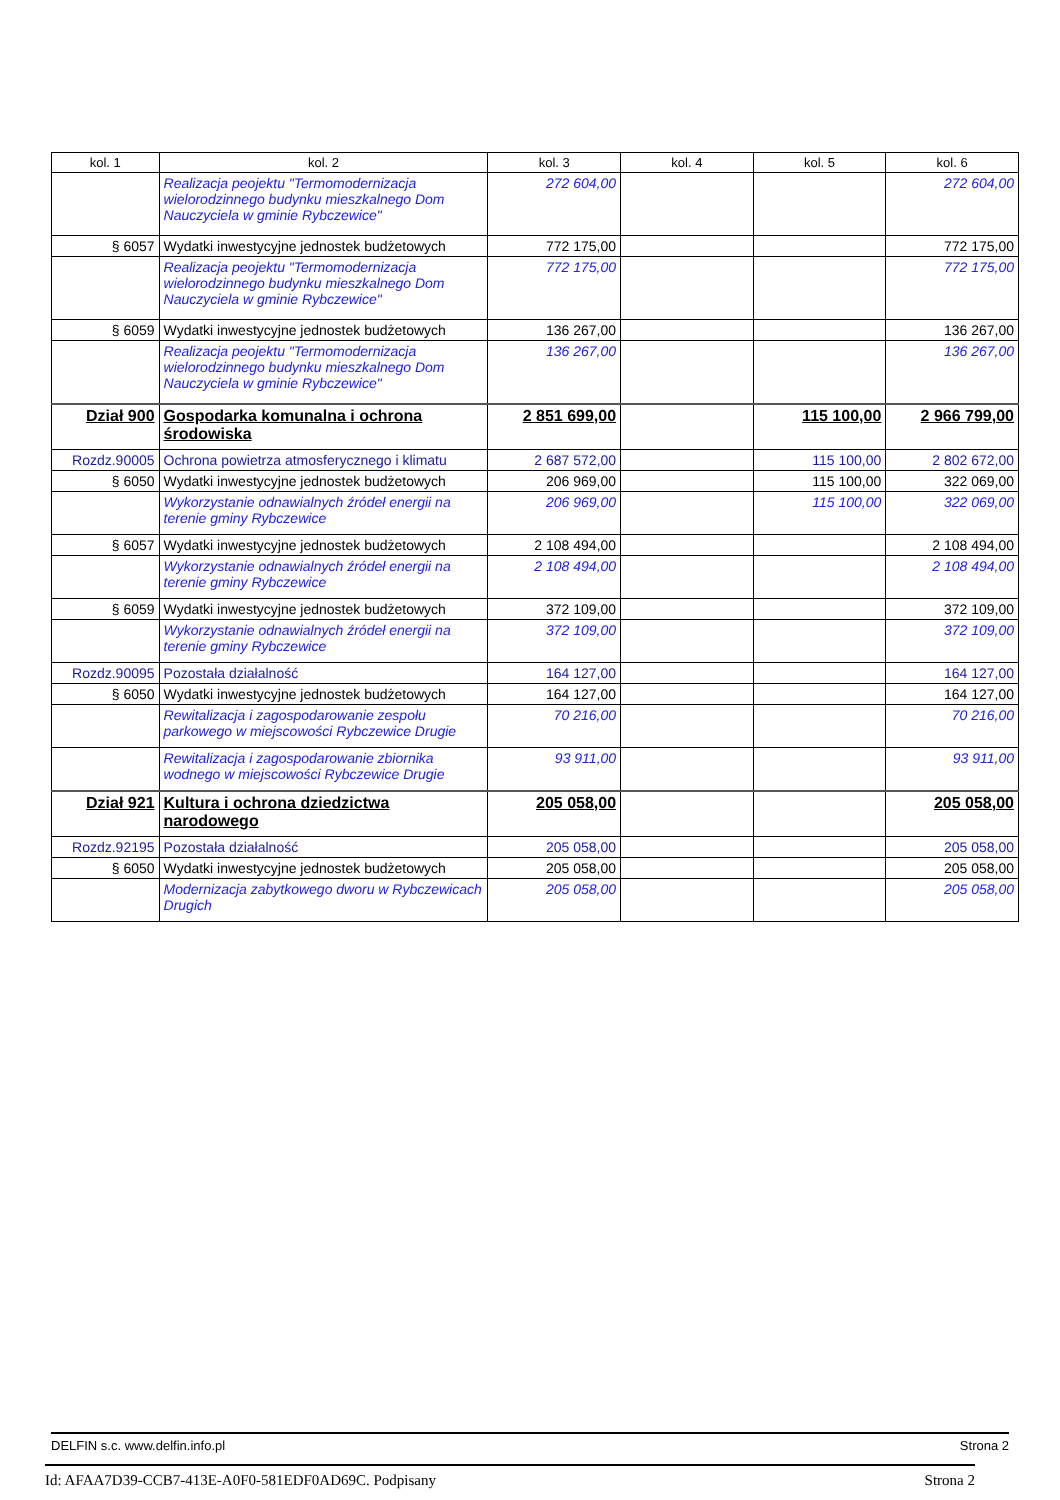| kol. 1 | kol. 2 | kol. 3 | kol. 4 | kol. 5 | kol. 6 |
| --- | --- | --- | --- | --- | --- |
| | Realizacja peojektu "Termomodernizacja wielorodzinnego budynku mieszkalnego Dom Nauczyciela w gminie Rybczewice" | 272 604,00 | | | 272 604,00 |
| § 6057 | Wydatki inwestycyjne jednostek budżetowych | 772 175,00 | | | 772 175,00 |
| | Realizacja peojektu "Termomodernizacja wielorodzinnego budynku mieszkalnego Dom Nauczyciela w gminie Rybczewice" | 772 175,00 | | | 772 175,00 |
| § 6059 | Wydatki inwestycyjne jednostek budżetowych | 136 267,00 | | | 136 267,00 |
| | Realizacja peojektu "Termomodernizacja wielorodzinnego budynku mieszkalnego Dom Nauczyciela w gminie Rybczewice" | 136 267,00 | | | 136 267,00 |
| Dział 900 | Gospodarka komunalna i ochrona środowiska | 2 851 699,00 | | 115 100,00 | 2 966 799,00 |
| Rozdz.90005 | Ochrona powietrza atmosferycznego i klimatu | 2 687 572,00 | | 115 100,00 | 2 802 672,00 |
| § 6050 | Wydatki inwestycyjne jednostek budżetowych | 206 969,00 | | 115 100,00 | 322 069,00 |
| | Wykorzystanie odnawialnych źródeł energii na terenie gminy Rybczewice | 206 969,00 | | 115 100,00 | 322 069,00 |
| § 6057 | Wydatki inwestycyjne jednostek budżetowych | 2 108 494,00 | | | 2 108 494,00 |
| | Wykorzystanie odnawialnych źródeł energii na terenie gminy Rybczewice | 2 108 494,00 | | | 2 108 494,00 |
| § 6059 | Wydatki inwestycyjne jednostek budżetowych | 372 109,00 | | | 372 109,00 |
| | Wykorzystanie odnawialnych źródeł energii na terenie gminy Rybczewice | 372 109,00 | | | 372 109,00 |
| Rozdz.90095 | Pozostała działalność | 164 127,00 | | | 164 127,00 |
| § 6050 | Wydatki inwestycyjne jednostek budżetowych | 164 127,00 | | | 164 127,00 |
| | Rewitalizacja i zagospodarowanie zespołu parkowego w miejscowości Rybczewice Drugie | 70 216,00 | | | 70 216,00 |
| | Rewitalizacja i zagospodarowanie zbiornika wodnego w miejscowości Rybczewice Drugie | 93 911,00 | | | 93 911,00 |
| Dział 921 | Kultura i ochrona dziedzictwa narodowego | 205 058,00 | | | 205 058,00 |
| Rozdz.92195 | Pozostała działalność | 205 058,00 | | | 205 058,00 |
| § 6050 | Wydatki inwestycyjne jednostek budżetowych | 205 058,00 | | | 205 058,00 |
| | Modernizacja zabytkowego dworu w Rybczewicach Drugich | 205 058,00 | | | 205 058,00 |
DELFIN s.c. www.delfin.info.pl Strona 2
Id: AFAA7D39-CCB7-413E-A0F0-581EDF0AD69C. Podpisany Strona 2